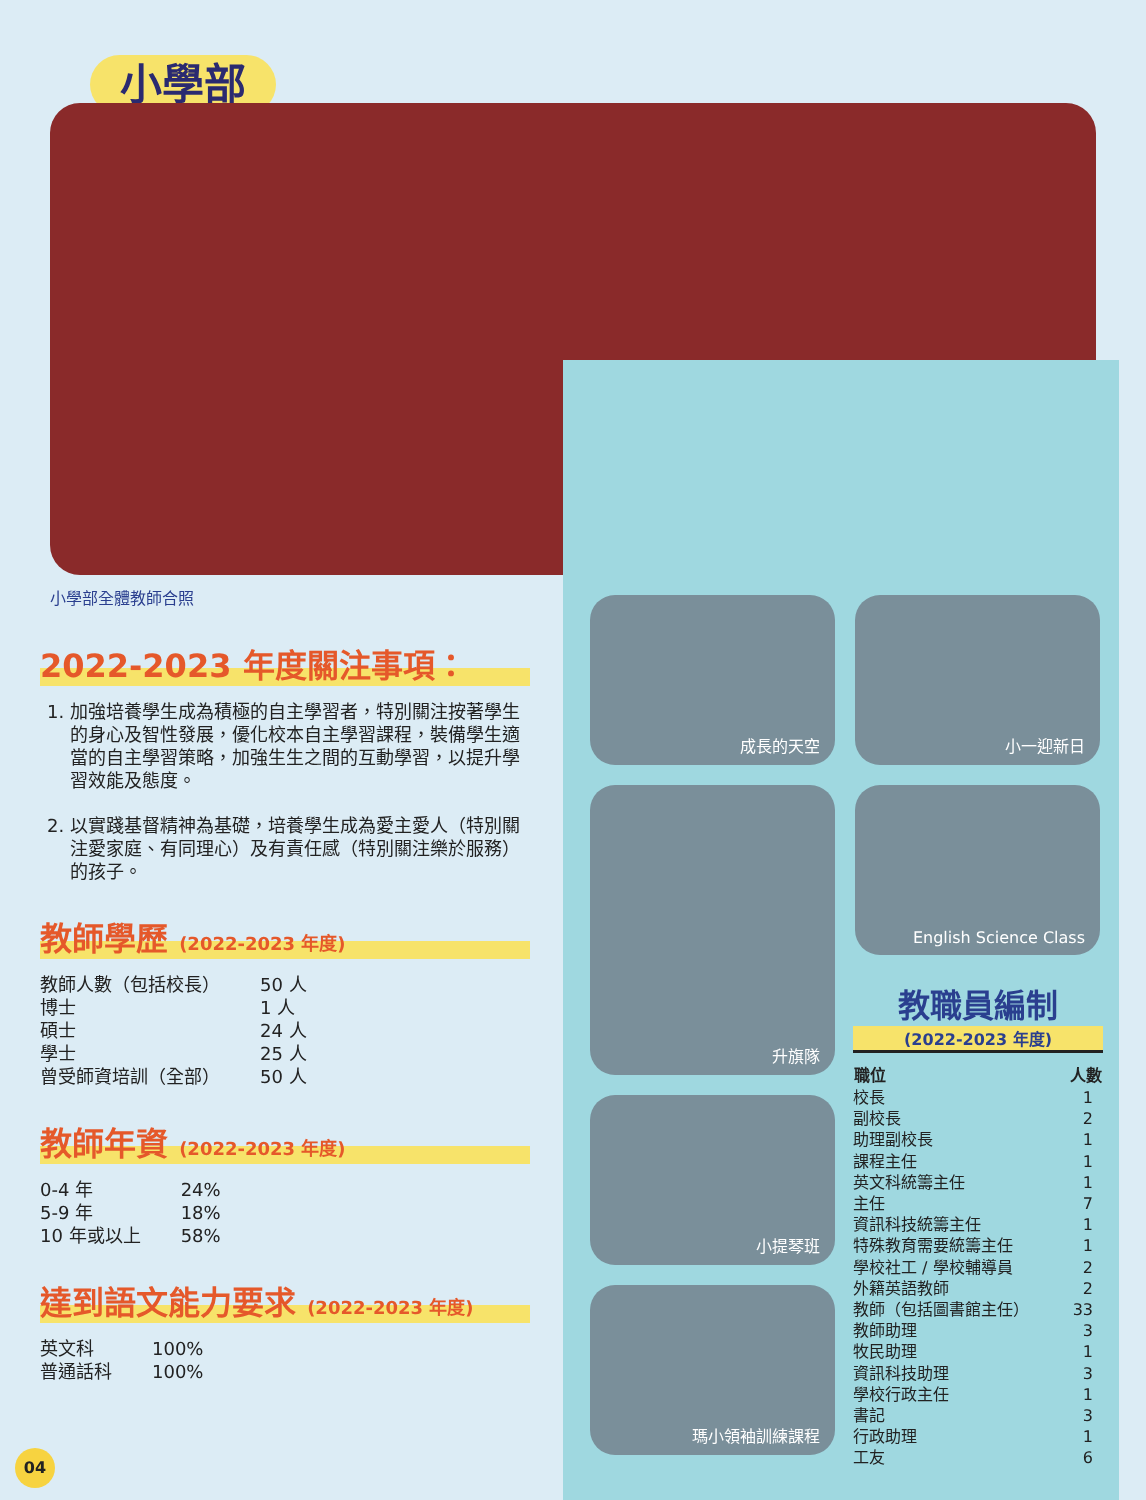小學部
小學部全體教師合照
2022-2023 年度關注事項：
1. 加強培養學生成為積極的自主學習者，特別關注按著學生的身心及智性發展，優化校本自主學習課程，裝備學生適當的自主學習策略，加強生生之間的互動學習，以提升學習效能及態度。
2. 以實踐基督精神為基礎，培養學生成為愛主愛人（特別關注愛家庭、有同理心）及有責任感（特別關注樂於服務）的孩子。
教師學歷 (2022-2023 年度)
| 教師人數（包括校長） | 50 人 |
| 博士 | 1 人 |
| 碩士 | 24 人 |
| 學士 | 25 人 |
| 曾受師資培訓（全部） | 50 人 |
教師年資 (2022-2023 年度)
| 0-4 年 | 24% |
| 5-9 年 | 18% |
| 10 年或以上 | 58% |
達到語文能力要求 (2022-2023 年度)
| 英文科 | 100% |
| 普通話科 | 100% |
成長的天空
小一迎新日
升旗隊
English Science Class
小提琴班
瑪小領袖訓練課程
教職員編制
(2022-2023 年度)
| 職位 | 人數 |
| --- | --- |
| 校長 | 1 |
| 副校長 | 2 |
| 助理副校長 | 1 |
| 課程主任 | 1 |
| 英文科統籌主任 | 1 |
| 主任 | 7 |
| 資訊科技統籌主任 | 1 |
| 特殊教育需要統籌主任 | 1 |
| 學校社工 / 學校輔導員 | 2 |
| 外籍英語教師 | 2 |
| 教師（包括圖書館主任） | 33 |
| 教師助理 | 3 |
| 牧民助理 | 1 |
| 資訊科技助理 | 3 |
| 學校行政主任 | 1 |
| 書記 | 3 |
| 行政助理 | 1 |
| 工友 | 6 |
04